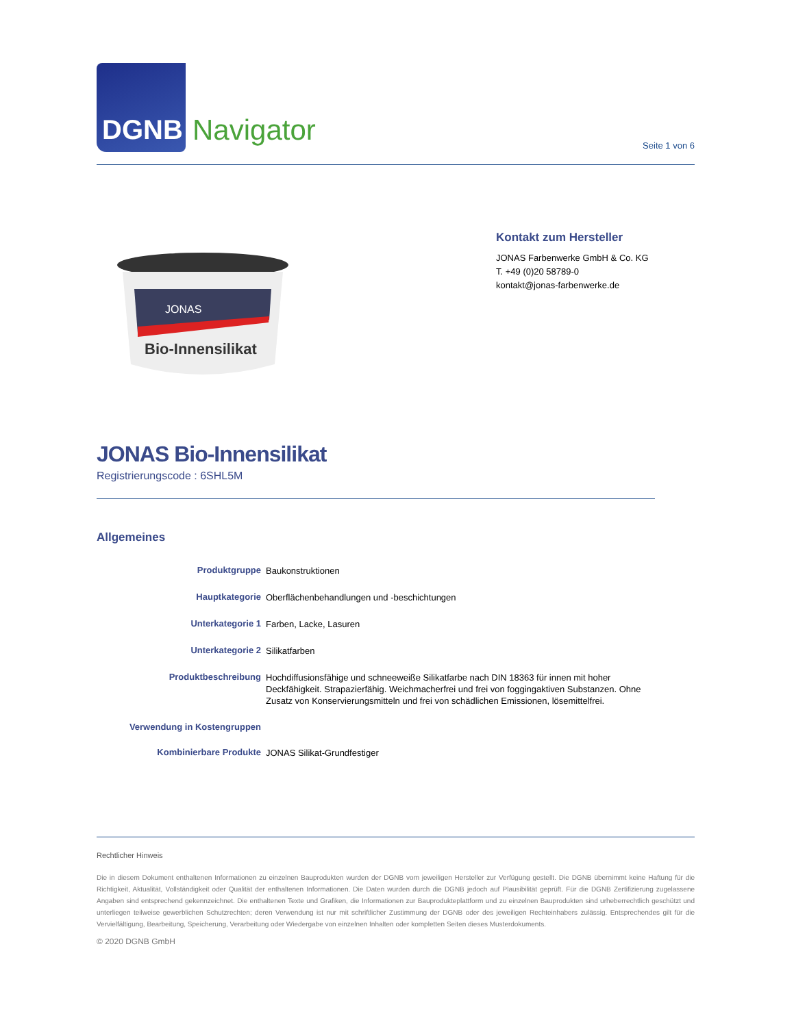DGNB
Navigator
Seite 1 von 6
JONAS
Bio-Innensilikat
Kontakt zum Hersteller
JONAS Farbenwerke GmbH & Co. KG
T. +49 (0)20 58789-0
kontakt@jonas-farbenwerke.de
JONAS Bio-Innensilikat
Registrierungscode : 6SHL5M
Allgemeines
| Produktgruppe | Baukonstruktionen |
| Hauptkategorie | Oberflächenbehandlungen und -beschichtungen |
| Unterkategorie 1 | Farben, Lacke, Lasuren |
| Unterkategorie 2 | Silikatfarben |
| Produktbeschreibung | Hochdiffusionsfähige und schneeweiße Silikatfarbe nach DIN 18363 für innen mit hoher Deckfähigkeit. Strapazierfähig. Weichmacherfrei und frei von foggingaktiven Substanzen. Ohne Zusatz von Konservierungsmitteln und frei von schädlichen Emissionen, lösemittelfrei. |
| Verwendung in Kostengruppen | |
| Kombinierbare Produkte | JONAS Silikat-Grundfestiger |
Rechtlicher Hinweis
Die in diesem Dokument enthaltenen Informationen zu einzelnen Bauprodukten wurden der DGNB vom jeweiligen Hersteller zur Verfügung gestellt. Die DGNB übernimmt keine Haftung für die Richtigkeit, Aktualität, Vollständigkeit oder Qualität der enthaltenen Informationen. Die Daten wurden durch die DGNB jedoch auf Plausibilität geprüft. Für die DGNB Zertifizierung zugelassene Angaben sind entsprechend gekennzeichnet. Die enthaltenen Texte und Grafiken, die Informationen zur Bauprodukteplattform und zu einzelnen Bauprodukten sind urheberrechtlich geschützt und unterliegen teilweise gewerblichen Schutzrechten; deren Verwendung ist nur mit schriftlicher Zustimmung der DGNB oder des jeweiligen Rechteinhabers zulässig. Entsprechendes gilt für die Vervielfältigung, Bearbeitung, Speicherung, Verarbeitung oder Wiedergabe von einzelnen Inhalten oder kompletten Seiten dieses Musterdokuments.
© 2020 DGNB GmbH